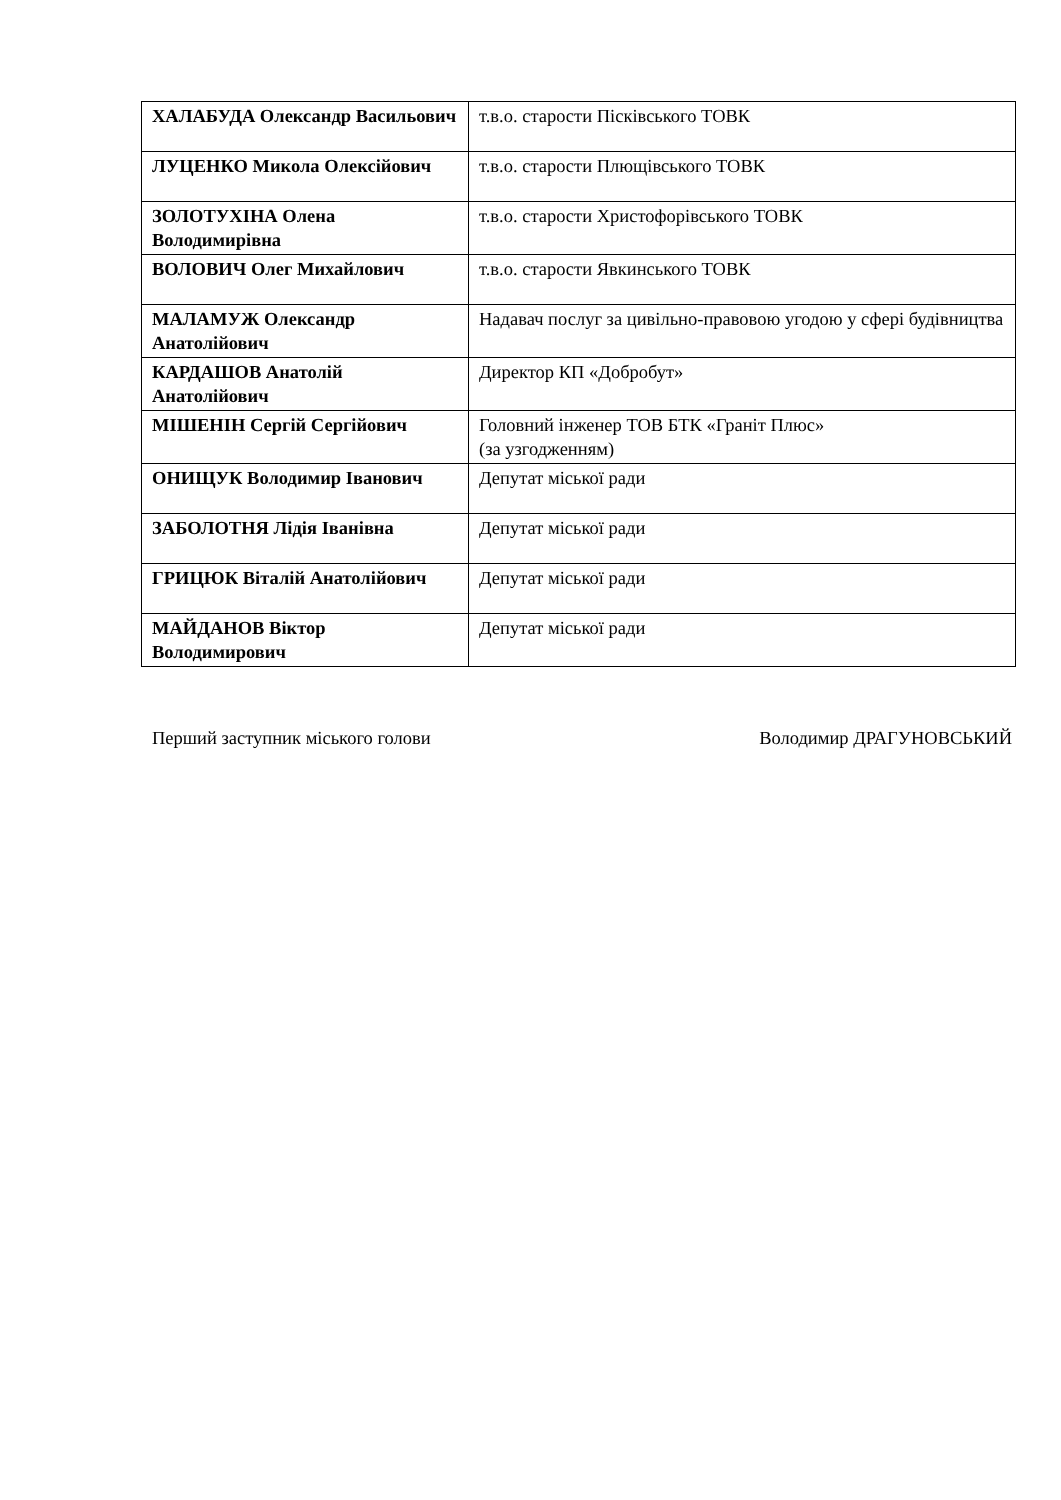| ХАЛАБУДА Олександр Васильович | т.в.о. старости Пісківського ТОВК |
| ЛУЦЕНКО Микола Олексійович | т.в.о. старости Плющівського ТОВК |
| ЗОЛОТУХІНА Олена Володимирівна | т.в.о. старости Христофорівського ТОВК |
| ВОЛОВИЧ Олег Михайлович | т.в.о. старости Явкинського ТОВК |
| МАЛАМУЖ Олександр Анатолійович | Надавач послуг за цивільно-правовою угодою у сфері будівництва |
| КАРДАШОВ Анатолій Анатолійович | Директор КП «Добробут» |
| МІШЕНІН Сергій Сергійович | Головний інженер ТОВ БТК «Граніт Плюс» (за узгодженням) |
| ОНИЩУК Володимир Іванович | Депутат міської ради |
| ЗАБОЛОТНЯ Лідія Іванівна | Депутат міської ради |
| ГРИЦЮК Віталій Анатолійович | Депутат міської ради |
| МАЙДАНОВ Віктор Володимирович | Депутат міської ради |
Перший заступник міського голови Володимир ДРАГУНОВСЬКИЙ